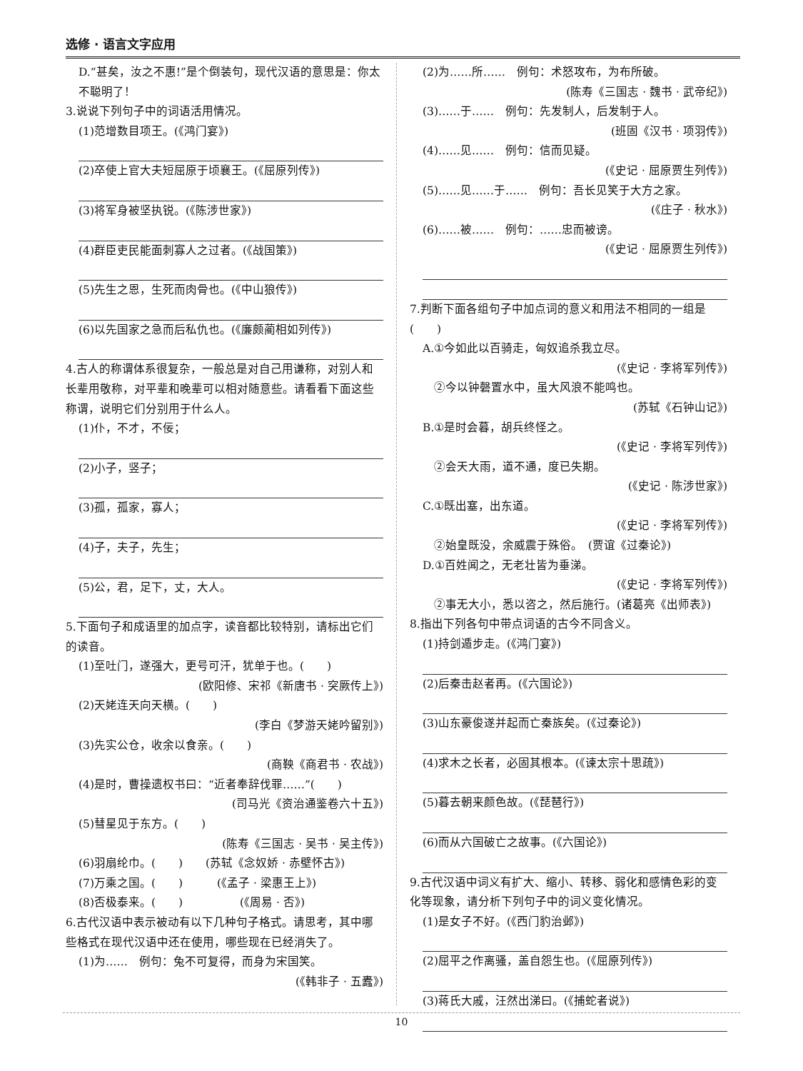选修 · 语言文字应用
D.“甚矣，汝之不惠!”是个倒装句，现代汉语的意思是：你太不聪明了！
3.说说下列句子中的词语活用情况。
(1)范增数目项王。(《鸿门宴》)
(2)卒使上官大夫短屈原于顷襄王。(《屈原列传》)
(3)将军身被坚执锐。(《陈涉世家》)
(4)群臣吏民能面刺寡人之过者。(《战国策》)
(5)先生之恩，生死而肉骨也。(《中山狼传》)
(6)以先国家之急而后私仇也。(《廉颇蔺相如列传》)
4.古人的称谓体系很复杂，一般总是对自己用谦称，对别人和长辈用敬称，对平辈和晚辈可以相对随意些。请看看下面这些称谓，说明它们分别用于什么人。
(1)仆，不才，不佞；
(2)小子，竖子；
(3)孤，孤家，寡人；
(4)子，夫子，先生；
(5)公，君，足下，丈，大人。
5.下面句子和成语里的加点字，读音都比较特别，请标出它们的读音。
(1)至吐门，遂强大，更号可汗，犹单于也。(　　)
(欧阳修、宋祁《新唐书 · 突厥传上》)
(2)天姥连天向天横。(　　)
(李白《梦游天姥吟留别》)
(3)先实公仓，收余以食亲。(　　)
(商鞅《商君书 · 农战》)
(4)是时，曹操遗权书曰：“近者奉辞伐罪……”(　　)
(司马光《资治通鉴卷六十五》)
(5)彗星见于东方。(　　)
(陈寿《三国志 · 吴书 · 吴主传》)
(6)羽扇纶巾。(　　)　　(苏轼《念奴娇 · 赤壁怀古》)
(7)万乘之国。(　　)　　　(《孟子 · 梁惠王上》)
(8)否极泰来。(　　)　　　　　(《周易 · 否》)
6.古代汉语中表示被动有以下几种句子格式。请思考，其中哪些格式在现代汉语中还在使用，哪些现在已经消失了。
(1)为……　例句：兔不可复得，而身为宋国笑。
(《韩非子 · 五蠹》)
(2)为……所……　例句：术怒攻布，为布所破。
(陈寿《三国志 · 魏书 · 武帝纪》)
(3)……于……　例句：先发制人，后发制于人。
(班固《汉书 · 项羽传》)
(4)……见……　例句：信而见疑。
(《史记 · 屈原贾生列传》)
(5)……见……于……　例句：吾长见笑于大方之家。
(《庄子 · 秋水》)
(6)……被……　例句：……忠而被谤。
(《史记 · 屈原贾生列传》)
7.判断下面各组句子中加点词的意义和用法不相同的一组是　　　　　　　　　　　　　　　　(　　)
A.①今如此以百骑走，匈奴追杀我立尽。
(《史记 · 李将军列传》)
　②今以钟磬置水中，虽大风浪不能鸣也。
(苏轼《石钟山记》)
B.①是时会暮，胡兵终怪之。
(《史记 · 李将军列传》)
　②会天大雨，道不通，度已失期。
(《史记 · 陈涉世家》)
C.①既出塞，出东道。
(《史记 · 李将军列传》)
　②始皇既没，余威震于殊俗。　(贾谊《过秦论》)
D.①百姓闻之，无老壮皆为垂涕。
(《史记 · 李将军列传》)
　②事无大小，悉以咨之，然后施行。(诸葛亮《出师表》)
8.指出下列各句中带点词语的古今不同含义。
(1)持剑遁步走。(《鸿门宴》)
(2)后秦击赵者再。(《六国论》)
(3)山东豪俊遂并起而亡秦族矣。(《过秦论》)
(4)求木之长者，必固其根本。(《谏太宗十思疏》)
(5)暮去朝来颜色故。(《琵琶行》)
(6)而从六国破亡之故事。(《六国论》)
9.古代汉语中词义有扩大、缩小、转移、弱化和感情色彩的变化等现象，请分析下列句子中的词义变化情况。
(1)是女子不好。(《西门豹治邺》)
(2)屈平之作离骚，盖自怨生也。(《屈原列传》)
(3)蒋氏大戚，汪然出涕曰。(《捕蛇者说》)
10